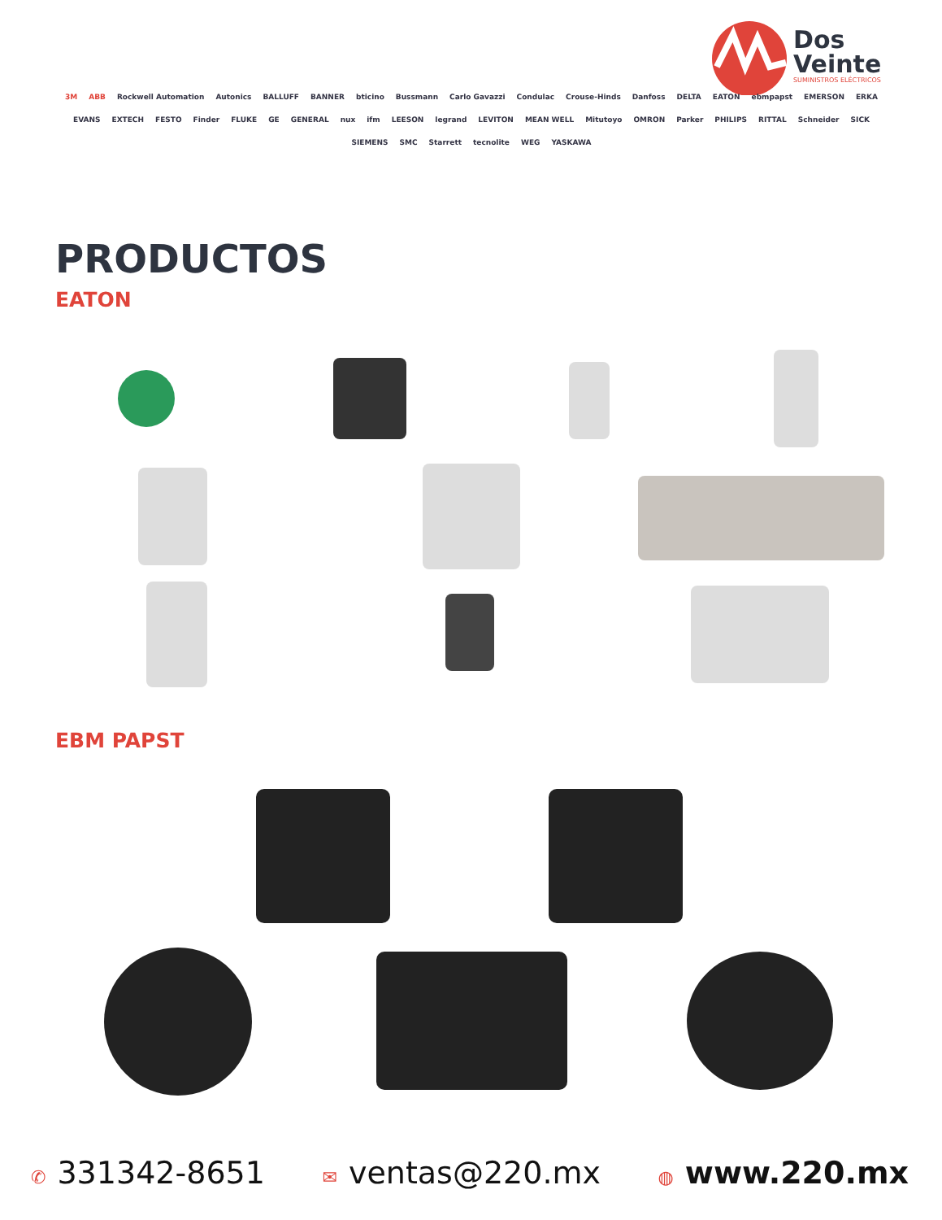Dos
Veinte
SUMINISTROS ELÉCTRICOS
3M ABB Rockwell Automation Autonics BALLUFF BANNER bticino Bussmann Carlo Gavazzi Condulac Crouse-Hinds Danfoss DELTA EATON ebmpapst EMERSON ERKA EVANS EXTECH FESTO Finder FLUKE GE GENERAL nux ifm LEESON legrand LEVITON MEAN WELL Mitutoyo OMRON Parker PHILIPS RITTAL Schneider SICK SIEMENS SMC Starrett tecnolite WEG YASKAWA
PRODUCTOS
EATON
EBM PAPST
✆ 331342-8651
✉ ventas@220.mx
◍ www.220.mx